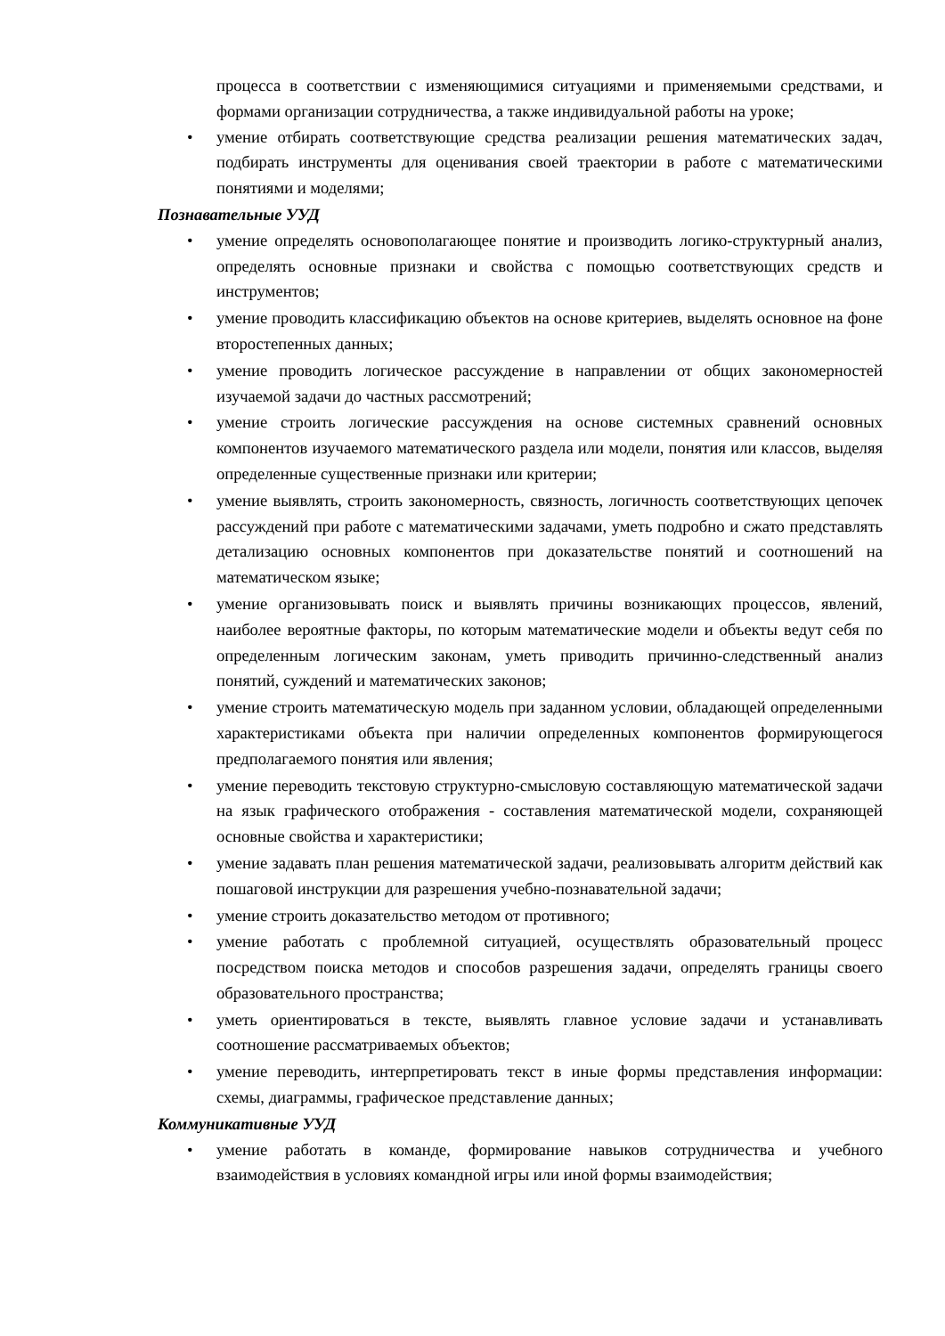процесса в соответствии с изменяющимися ситуациями и применяемыми средствами, и формами организации сотрудничества, а также индивидуальной работы на уроке;
• умение отбирать соответствующие средства реализации решения математических задач, подбирать инструменты для оценивания своей траектории в работе с математическими понятиями и моделями;
Познавательные УУД
• умение определять основополагающее понятие и производить логико-структурный анализ, определять основные признаки и свойства с помощью соответствующих средств и инструментов;
• умение проводить классификацию объектов на основе критериев, выделять основное на фоне второстепенных данных;
• умение проводить логическое рассуждение в направлении от общих закономерностей изучаемой задачи до частных рассмотрений;
• умение строить логические рассуждения на основе системных сравнений основных компонентов изучаемого математического раздела или модели, понятия или классов, выделяя определенные существенные признаки или критерии;
• умение выявлять, строить закономерность, связность, логичность соответствующих цепочек рассуждений при работе с математическими задачами, уметь подробно и сжато представлять детализацию основных компонентов при доказательстве понятий и соотношений на математическом языке;
• умение организовывать поиск и выявлять причины возникающих процессов, явлений, наиболее вероятные факторы, по которым математические модели и объекты ведут себя по определенным логическим законам, уметь приводить причинно-следственный анализ понятий, суждений и математических законов;
• умение строить математическую модель при заданном условии, обладающей определенными характеристиками объекта при наличии определенных компонентов формирующегося предполагаемого понятия или явления;
• умение переводить текстовую структурно-смысловую составляющую математической задачи на язык графического отображения - составления математической модели, сохраняющей основные свойства и характеристики;
• умение задавать план решения математической задачи, реализовывать алгоритм действий как пошаговой инструкции для разрешения учебно-познавательной задачи;
• умение строить доказательство методом от противного;
• умение работать с проблемной ситуацией, осуществлять образовательный процесс посредством поиска методов и способов разрешения задачи, определять границы своего образовательного пространства;
• уметь ориентироваться в тексте, выявлять главное условие задачи и устанавливать соотношение рассматриваемых объектов;
• умение переводить, интерпретировать текст в иные формы представления информации: схемы, диаграммы, графическое представление данных;
Коммуникативные УУД
• умение работать в команде, формирование навыков сотрудничества и учебного взаимодействия в условиях командной игры или иной формы взаимодействия;